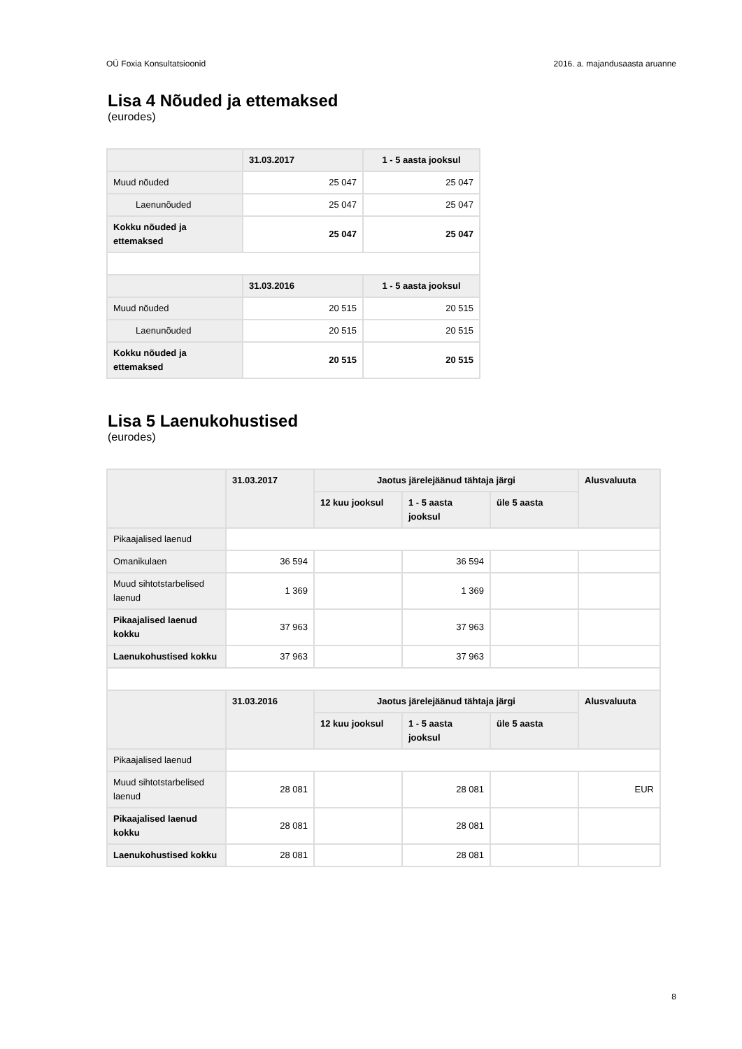OÜ Foxia Konsultatsioonid 2016. a. majandusaasta aruanne
Lisa 4 Nõuded ja ettemaksed
(eurodes)
| | 31.03.2017 | 1 - 5 aasta jooksul |
| --- | --- | --- |
| Muud nõuded | 25 047 | 25 047 |
| Laenunõuded | 25 047 | 25 047 |
| Kokku nõuded ja ettemaksed | 25 047 | 25 047 |
| | 31.03.2016 | 1 - 5 aasta jooksul |
| Muud nõuded | 20 515 | 20 515 |
| Laenunõuded | 20 515 | 20 515 |
| Kokku nõuded ja ettemaksed | 20 515 | 20 515 |
Lisa 5 Laenukohustised
(eurodes)
| | 31.03.2017 | Jaotus järelejäänud tähtaja järgi | | | Alusvaluuta |
| --- | --- | --- | --- | --- | --- |
| | | 12 kuu jooksul | 1 - 5 aasta jooksul | üle 5 aasta | |
| Pikaajalised laenud | | | | | |
| Omanikulaen | 36 594 | | 36 594 | | |
| Muud sihtotstarbelised laenud | 1 369 | | 1 369 | | |
| Pikaajalised laenud kokku | 37 963 | | 37 963 | | |
| Laenukohustised kokku | 37 963 | | 37 963 | | |
| | 31.03.2016 | Jaotus järelejäänud tähtaja järgi | | | Alusvaluuta |
| | | 12 kuu jooksul | 1 - 5 aasta jooksul | üle 5 aasta | |
| Pikaajalised laenud | | | | | |
| Muud sihtotstarbelised laenud | 28 081 | | 28 081 | | EUR |
| Pikaajalised laenud kokku | 28 081 | | 28 081 | | |
| Laenukohustised kokku | 28 081 | | 28 081 | | |
8